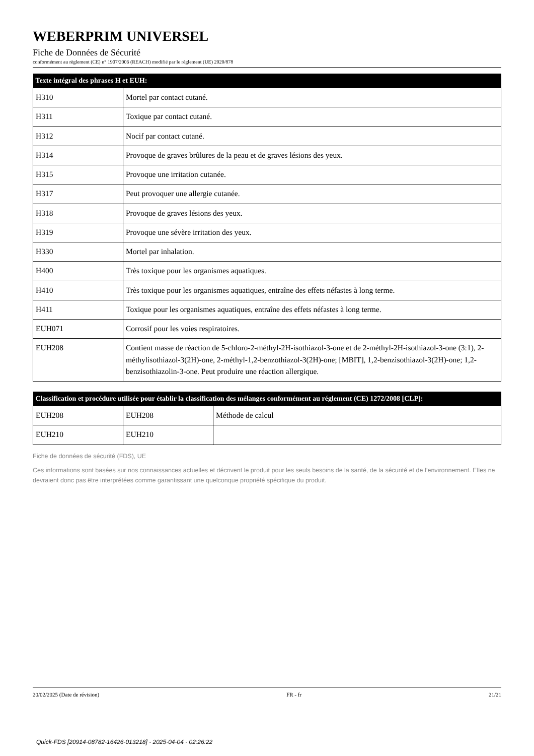WEBERPRIM UNIVERSEL
Fiche de Données de Sécurité
conformément au règlement (CE) n° 1907/2006 (REACH) modifié par le règlement (UE) 2020/878
| Texte intégral des phrases H et EUH: | |
| --- | --- |
| H310 | Mortel par contact cutané. |
| H311 | Toxique par contact cutané. |
| H312 | Nocif par contact cutané. |
| H314 | Provoque de graves brûlures de la peau et de graves lésions des yeux. |
| H315 | Provoque une irritation cutanée. |
| H317 | Peut provoquer une allergie cutanée. |
| H318 | Provoque de graves lésions des yeux. |
| H319 | Provoque une sévère irritation des yeux. |
| H330 | Mortel par inhalation. |
| H400 | Très toxique pour les organismes aquatiques. |
| H410 | Très toxique pour les organismes aquatiques, entraîne des effets néfastes à long terme. |
| H411 | Toxique pour les organismes aquatiques, entraîne des effets néfastes à long terme. |
| EUH071 | Corrosif pour les voies respiratoires. |
| EUH208 | Contient masse de réaction de 5-chloro-2-méthyl-2H-isothiazol-3-one et de 2-méthyl-2H-isothiazol-3-one (3:1), 2-méthylisothiazol-3(2H)-one, 2-méthyl-1,2-benzothiazol-3(2H)-one; [MBIT], 1,2-benzisothiazol-3(2H)-one; 1,2-benzisothiazolin-3-one. Peut produire une réaction allergique. |
| Classification et procédure utilisée pour établir la classification des mélanges conformément au réglement (CE) 1272/2008 [CLP]: | | |
| --- | --- | --- |
| EUH208 | EUH208 | Méthode de calcul |
| EUH210 | EUH210 | |
Fiche de données de sécurité (FDS), UE
Ces informations sont basées sur nos connaissances actuelles et décrivent le produit pour les seuls besoins de la santé, de la sécurité et de l’environnement. Elles ne devraient donc pas être interprétées comme garantissant une quelconque propriété spécifique du produit.
20/02/2025 (Date de révision) FR - fr 21/21
Quick-FDS [20914-08782-16426-013218] - 2025-04-04 - 02:26:22